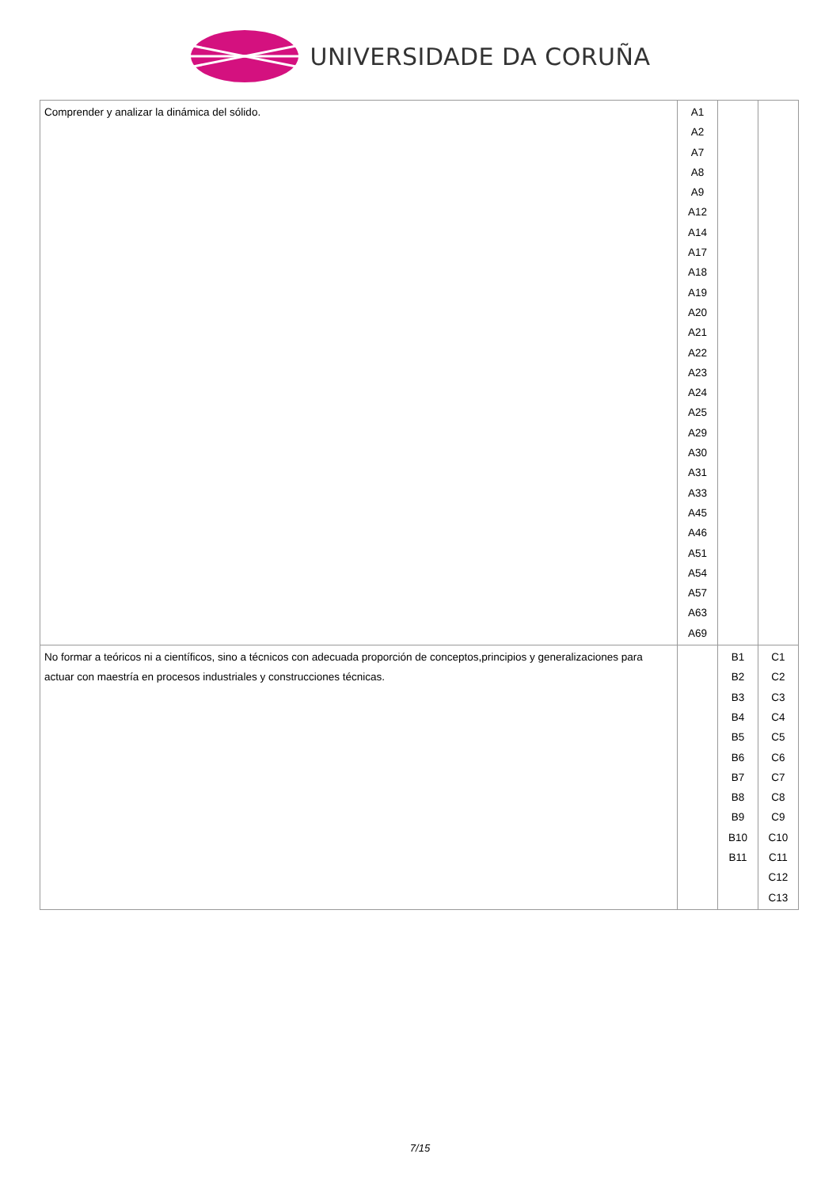UNIVERSIDADE DA CORUÑA
| Comprender y analizar la dinámica del sólido. | A1 A2 A7 A8 A9 A12 A14 A17 A18 A19 A20 A21 A22 A23 A24 A25 A29 A30 A31 A33 A45 A46 A51 A54 A57 A63 A69 | | |
| No formar a teóricos ni a científicos, sino a técnicos con adecuada proporción de conceptos,principios y generalizaciones para actuar con maestría en procesos industriales y construcciones técnicas. | | B1 B2 B3 B4 B5 B6 B7 B8 B9 B10 B11 | C1 C2 C3 C4 C5 C6 C7 C8 C9 C10 C11 C12 C13 |
7/15